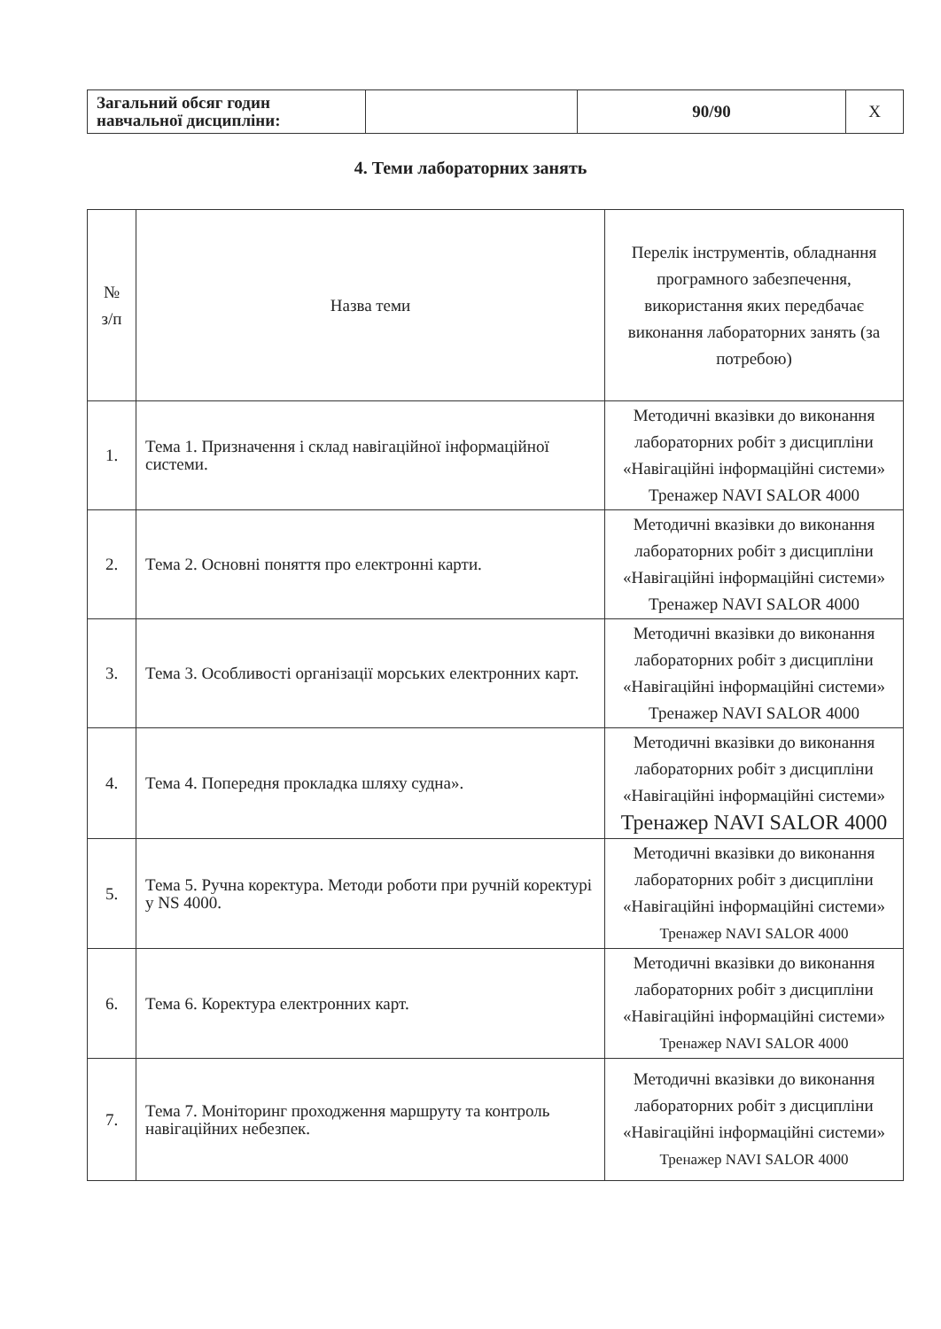| Загальний обсяг годин навчальної дисципліни: | | 90/90 | X |
4. Теми лабораторних занять
| № з/п | Назва теми | Перелік інструментів, обладнання програмного забезпечення, використання яких передбачає виконання лабораторних занять (за потребою) |
| --- | --- | --- |
| 1. | Тема 1. Призначення і склад навігаційної інформаційної системи. | Методичні вказівки до виконання лабораторних робіт з дисципліни «Навігаційні інформаційні системи» Тренажер NAVI SALOR 4000 |
| 2. | Тема 2. Основні поняття про електронні карти. | Методичні вказівки до виконання лабораторних робіт з дисципліни «Навігаційні інформаційні системи» Тренажер NAVI SALOR 4000 |
| 3. | Тема 3. Особливості організації морських електронних карт. | Методичні вказівки до виконання лабораторних робіт з дисципліни «Навігаційні інформаційні системи» Тренажер NAVI SALOR 4000 |
| 4. | Тема 4. Попередня прокладка шляху судна». | Методичні вказівки до виконання лабораторних робіт з дисципліни «Навігаційні інформаційні системи» Тренажер NAVI SALOR 4000 |
| 5. | Тема 5. Ручна коректура. Методи роботи при ручній коректурі у NS 4000. | Методичні вказівки до виконання лабораторних робіт з дисципліни «Навігаційні інформаційні системи» Тренажер NAVI SALOR 4000 |
| 6. | Тема 6. Коректура електронних карт. | Методичні вказівки до виконання лабораторних робіт з дисципліни «Навігаційні інформаційні системи» Тренажер NAVI SALOR 4000 |
| 7. | Тема 7. Моніторинг проходження маршруту та контроль навігаційних небезпек. | Методичні вказівки до виконання лабораторних робіт з дисципліни «Навігаційні інформаційні системи» Тренажер NAVI SALOR 4000 |